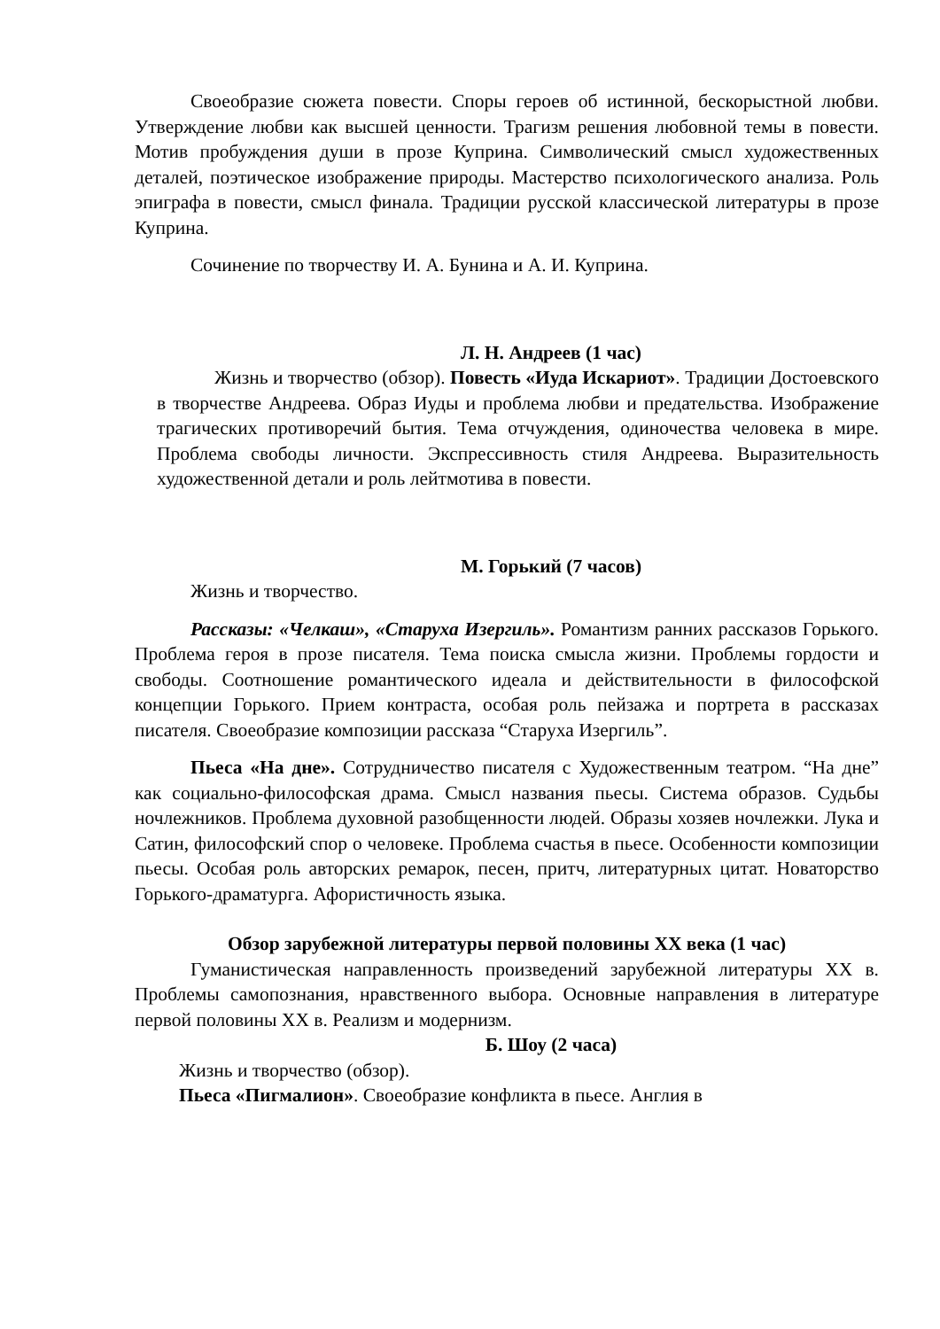Своеобразие сюжета повести. Споры героев об истинной, бескорыстной любви. Утверждение любви как высшей ценности. Трагизм решения любовной темы в повести. Мотив пробуждения души в прозе Куприна. Символический смысл художественных деталей, поэтическое изображение природы. Мастерство психологического анализа. Роль эпиграфа в повести, смысл финала. Традиции русской классической литературы в прозе Куприна.
Сочинение по творчеству И. А. Бунина и А. И. Куприна.
Л. Н. Андреев (1 час)
Жизнь и творчество (обзор). Повесть «Иуда Искариот». Традиции Достоевского в творчестве Андреева. Образ Иуды и проблема любви и предательства. Изображение трагических противоречий бытия. Тема отчуждения, одиночества человека в мире. Проблема свободы личности. Экспрессивность стиля Андреева. Выразительность художественной детали и роль лейтмотива в повести.
М. Горький (7 часов)
Жизнь и творчество.
Рассказы: «Челкаш», «Старуха Изергиль». Романтизм ранних рассказов Горького. Проблема героя в прозе писателя. Тема поиска смысла жизни. Проблемы гордости и свободы. Соотношение романтического идеала и действительности в философской концепции Горького. Прием контраста, особая роль пейзажа и портрета в рассказах писателя. Своеобразие композиции рассказа “Старуха Изергиль”.
Пьеса «На дне». Сотрудничество писателя с Художественным театром. “На дне” как социально-философская драма. Смысл названия пьесы. Система образов. Судьбы ночлежников. Проблема духовной разобщенности людей. Образы хозяев ночлежки. Лука и Сатин, философский спор о человеке. Проблема счастья в пьесе. Особенности композиции пьесы. Особая роль авторских ремарок, песен, притч, литературных цитат. Новаторство Горького-драматурга. Афористичность языка.
Обзор зарубежной литературы первой половины XX века (1 час)
Гуманистическая направленность произведений зарубежной литературы XX в. Проблемы самопознания, нравственного выбора. Основные направления в литературе первой половины XX в. Реализм и модернизм.
Б. Шоу (2 часа)
Жизнь и творчество (обзор).
Пьеса «Пигмалион». Своеобразие конфликта в пьесе. Англия в